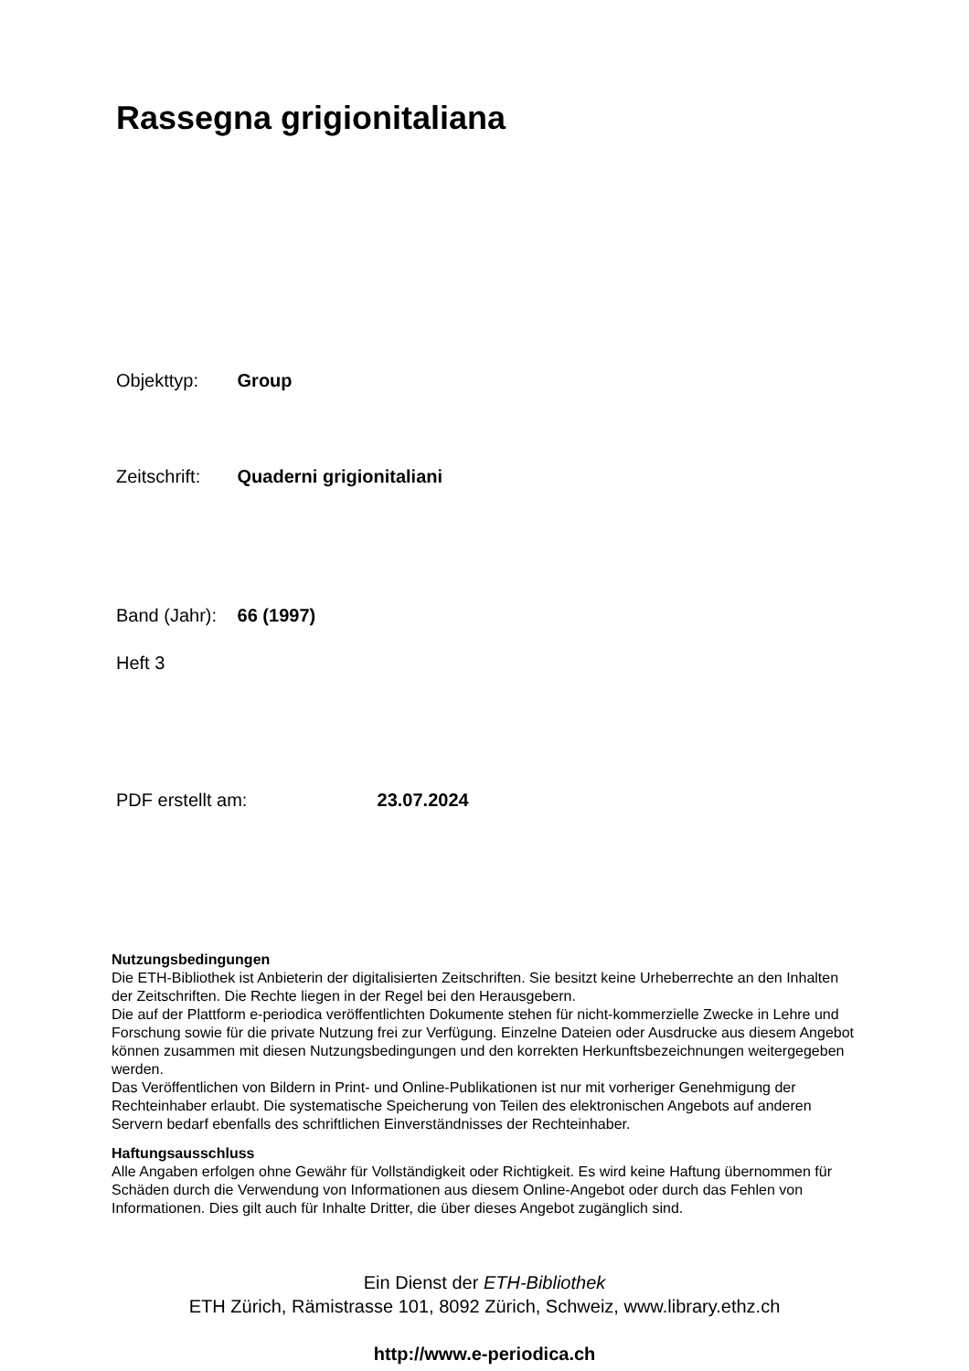Rassegna grigionitaliana
Objekttyp: Group
Zeitschrift: Quaderni grigionitaliani
Band (Jahr): 66 (1997)
Heft 3
PDF erstellt am: 23.07.2024
Nutzungsbedingungen
Die ETH-Bibliothek ist Anbieterin der digitalisierten Zeitschriften. Sie besitzt keine Urheberrechte an den Inhalten der Zeitschriften. Die Rechte liegen in der Regel bei den Herausgebern.
Die auf der Plattform e-periodica veröffentlichten Dokumente stehen für nicht-kommerzielle Zwecke in Lehre und Forschung sowie für die private Nutzung frei zur Verfügung. Einzelne Dateien oder Ausdrucke aus diesem Angebot können zusammen mit diesen Nutzungsbedingungen und den korrekten Herkunftsbezeichnungen weitergegeben werden.
Das Veröffentlichen von Bildern in Print- und Online-Publikationen ist nur mit vorheriger Genehmigung der Rechteinhaber erlaubt. Die systematische Speicherung von Teilen des elektronischen Angebots auf anderen Servern bedarf ebenfalls des schriftlichen Einverständnisses der Rechteinhaber.
Haftungsausschluss
Alle Angaben erfolgen ohne Gewähr für Vollständigkeit oder Richtigkeit. Es wird keine Haftung übernommen für Schäden durch die Verwendung von Informationen aus diesem Online-Angebot oder durch das Fehlen von Informationen. Dies gilt auch für Inhalte Dritter, die über dieses Angebot zugänglich sind.
Ein Dienst der ETH-Bibliothek
ETH Zürich, Rämistrasse 101, 8092 Zürich, Schweiz, www.library.ethz.ch
http://www.e-periodica.ch